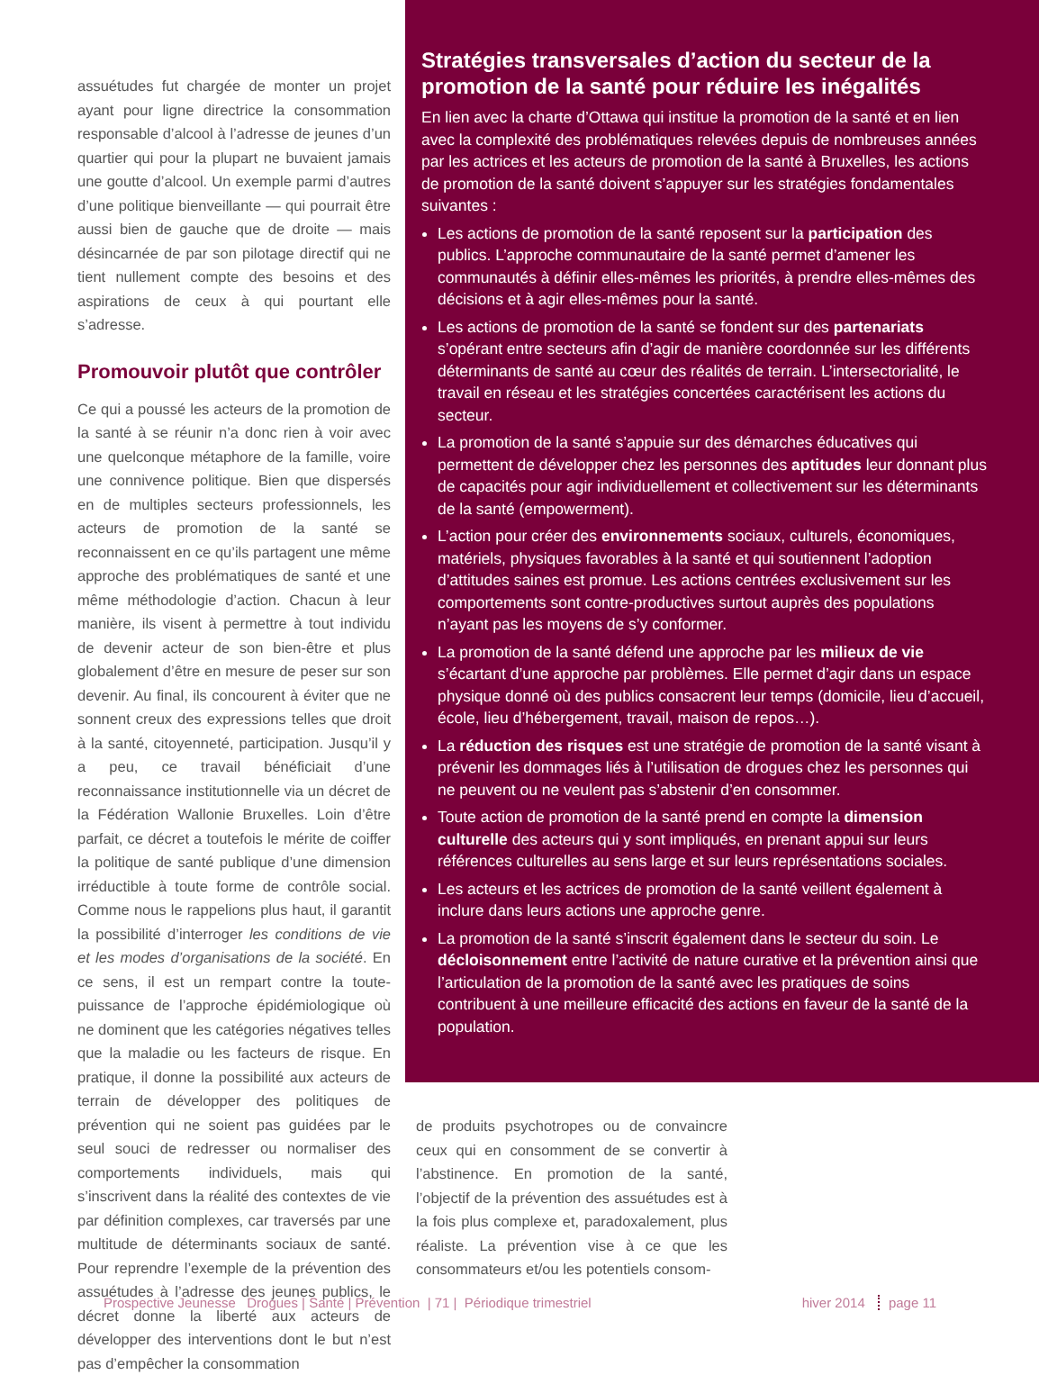assuétudes fut chargée de monter un projet ayant pour ligne directrice la consommation responsable d’alcool à l’adresse de jeunes d’un quartier qui pour la plupart ne buvaient jamais une goutte d’alcool. Un exemple parmi d’autres d’une politique bienveillante — qui pourrait être aussi bien de gauche que de droite — mais désincarnée de par son pilotage directif qui ne tient nullement compte des besoins et des aspirations de ceux à qui pourtant elle s’adresse.
Promouvoir plutôt que contrôler
Ce qui a poussé les acteurs de la promotion de la santé à se réunir n’a donc rien à voir avec une quelconque métaphore de la famille, voire une connivence politique. Bien que dispersés en de multiples secteurs professionnels, les acteurs de promotion de la santé se reconnaissent en ce qu’ils partagent une même approche des problématiques de santé et une même méthodologie d’action. Chacun à leur manière, ils visent à permettre à tout individu de devenir acteur de son bien-être et plus globalement d’être en mesure de peser sur son devenir. Au final, ils concourent à éviter que ne sonnent creux des expressions telles que droit à la santé, citoyenneté, participation. Jusqu’il y a peu, ce travail bénéficiait d’une reconnaissance institutionnelle via un décret de la Fédération Wallonie Bruxelles. Loin d’être parfait, ce décret a toutefois le mérite de coiffer la politique de santé publique d’une dimension irréductible à toute forme de contrôle social. Comme nous le rappelions plus haut, il garantit la possibilité d’interroger les conditions de vie et les modes d’organisations de la société. En ce sens, il est un rempart contre la toute-puissance de l’approche épidémiologique où ne dominent que les catégories négatives telles que la maladie ou les facteurs de risque. En pratique, il donne la possibilité aux acteurs de terrain de développer des politiques de prévention qui ne soient pas guidées par le seul souci de redresser ou normaliser des comportements individuels, mais qui s’inscrivent dans la réalité des contextes de vie par définition complexes, car traversés par une multitude de déterminants sociaux de santé. Pour reprendre l’exemple de la prévention des assuétudes à l’adresse des jeunes publics, le décret donne la liberté aux acteurs de développer des interventions dont le but n’est pas d’empêcher la consommation
Stratégies transversales d’action du secteur de la promotion de la santé pour réduire les inégalités
En lien avec la charte d’Ottawa qui institue la promotion de la santé et en lien avec la complexité des problématiques relevées depuis de nombreuses années par les actrices et les acteurs de promotion de la santé à Bruxelles, les actions de promotion de la santé doivent s’appuyer sur les stratégies fondamentales suivantes :
Les actions de promotion de la santé reposent sur la participation des publics. L’approche communautaire de la santé permet d’amener les communautés à définir elles-mêmes les priorités, à prendre elles-mêmes des décisions et à agir elles-mêmes pour la santé.
Les actions de promotion de la santé se fondent sur des partenariats s’opérant entre secteurs afin d’agir de manière coordonnée sur les différents déterminants de santé au cœur des réalités de terrain. L’intersectorialité, le travail en réseau et les stratégies concertées caractérisent les actions du secteur.
La promotion de la santé s’appuie sur des démarches éducatives qui permettent de développer chez les personnes des aptitudes leur donnant plus de capacités pour agir individuellement et collectivement sur les déterminants de la santé (empowerment).
L’action pour créer des environnements sociaux, culturels, économiques, matériels, physiques favorables à la santé et qui soutiennent l’adoption d’attitudes saines est promue. Les actions centrées exclusivement sur les comportements sont contre-productives surtout auprès des populations n’ayant pas les moyens de s’y conformer.
La promotion de la santé défend une approche par les milieux de vie s’écartant d’une approche par problèmes. Elle permet d’agir dans un espace physique donné où des publics consacrent leur temps (domicile, lieu d’accueil, école, lieu d’hébergement, travail, maison de repos…).
La réduction des risques est une stratégie de promotion de la santé visant à prévenir les dommages liés à l’utilisation de drogues chez les personnes qui ne peuvent ou ne veulent pas s’abstenir d’en consommer.
Toute action de promotion de la santé prend en compte la dimension culturelle des acteurs qui y sont impliqués, en prenant appui sur leurs références culturelles au sens large et sur leurs représentations sociales.
Les acteurs et les actrices de promotion de la santé veillent également à inclure dans leurs actions une approche genre.
La promotion de la santé s’inscrit également dans le secteur du soin. Le décloisonnement entre l’activité de nature curative et la prévention ainsi que l’articulation de la promotion de la santé avec les pratiques de soins contribuent à une meilleure efficacité des actions en faveur de la santé de la population.
de produits psychotropes ou de convaincre ceux qui en consomment de se convertir à l’abstinence. En promotion de la santé, l’objectif de la prévention des assuétudes est à la fois plus complexe et, paradoxalement, plus réaliste. La prévention vise à ce que les consommateurs et/ou les potentiels consom-
Prospective Jeunesse Drogues | Santé | Prévention | 71 | Périodique trimestriel
hiver 2014 page 11